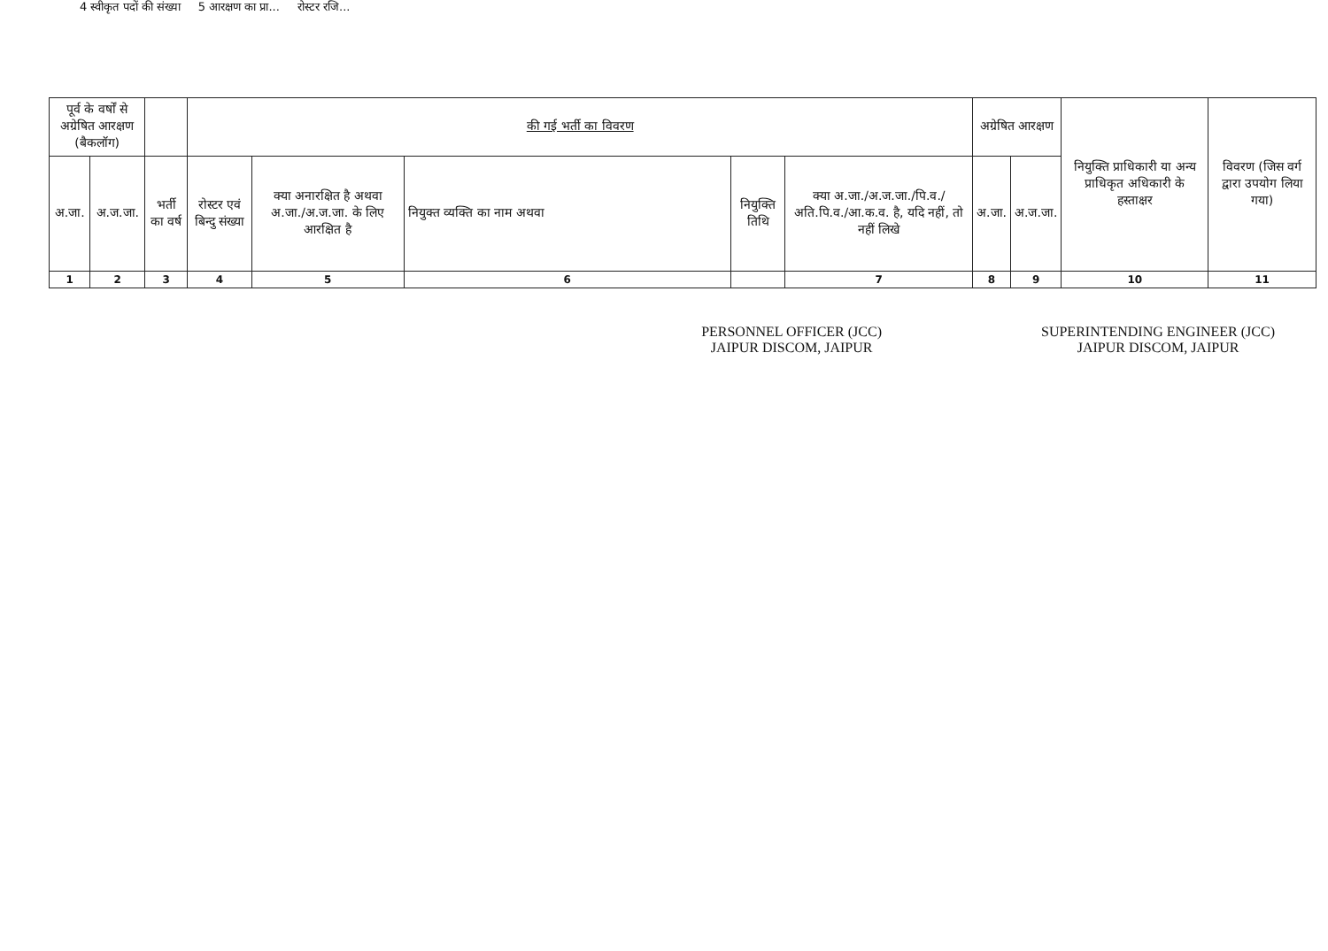4 स्वीकृत पदों की संख्या 5 आरक्षण का प्रा... रोस्टर रजि...
| पूर्व के वर्षों से अग्रेषित आरक्षण (बैकलॉग) | | | की गई भर्ती का विवरण | | | | | अग्रेषित आरक्षण | | नियुक्ति प्राधिकारी या अन्य प्राधिकृत अधिकारी के हस्ताक्षर | विवरण (जिस वर्ग द्वारा उपयोग लिया गया) |
| --- | --- | --- | --- | --- | --- | --- | --- | --- | --- | --- | --- |
| अ.जा. | अ.ज.जा. | भर्ती का वर्ष | रोस्टर एवं बिन्दु संख्या | क्या अनारक्षित है अथवा अ.जा./अ.ज.जा. के लिए आरक्षित है | नियुक्त व्यक्ति का नाम अथवा | नियुक्ति तिथि | क्या अ.जा./अ.ज.जा./पि.व./अति.पि.व./आ.क.व. है, यदि नहीं, तो नहीं लिखे | अ.जा. | अ.ज.जा. | | |
| 1 | 2 | 3 | 4 | 5 | 6 | | 7 | 8 | 9 | 10 | 11 |
PERSONNEL OFFICER (JCC)
JAIPUR DISCOM, JAIPUR
SUPERINTENDING ENGINEER (JCC)
JAIPUR DISCOM, JAIPUR